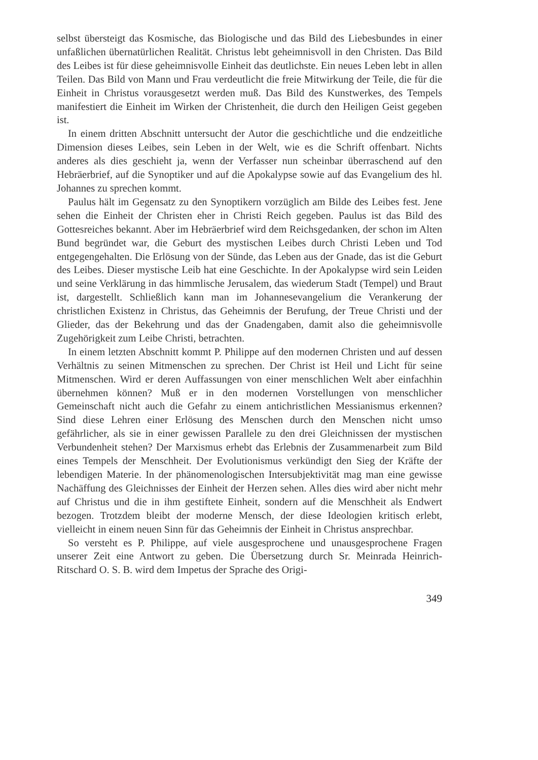selbst übersteigt das Kosmische, das Biologische und das Bild des Liebesbundes in einer unfaßlichen übernatürlichen Realität. Christus lebt geheimnisvoll in den Christen. Das Bild des Leibes ist für diese geheimnisvolle Einheit das deutlichste. Ein neues Leben lebt in allen Teilen. Das Bild von Mann und Frau verdeutlicht die freie Mitwirkung der Teile, die für die Einheit in Christus vorausgesetzt werden muß. Das Bild des Kunstwerkes, des Tempels manifestiert die Einheit im Wirken der Christenheit, die durch den Heiligen Geist gegeben ist.
In einem dritten Abschnitt untersucht der Autor die geschichtliche und die endzeitliche Dimension dieses Leibes, sein Leben in der Welt, wie es die Schrift offenbart. Nichts anderes als dies geschieht ja, wenn der Verfasser nun scheinbar überraschend auf den Hebräerbrief, auf die Synoptiker und auf die Apokalypse sowie auf das Evangelium des hl. Johannes zu sprechen kommt.
Paulus hält im Gegensatz zu den Synoptikern vorzüglich am Bilde des Leibes fest. Jene sehen die Einheit der Christen eher in Christi Reich gegeben. Paulus ist das Bild des Gottesreiches bekannt. Aber im Hebräerbrief wird dem Reichsgedanken, der schon im Alten Bund begründet war, die Geburt des mystischen Leibes durch Christi Leben und Tod entgegengehalten. Die Erlösung von der Sünde, das Leben aus der Gnade, das ist die Geburt des Leibes. Dieser mystische Leib hat eine Geschichte. In der Apokalypse wird sein Leiden und seine Verklärung in das himmlische Jerusalem, das wiederum Stadt (Tempel) und Braut ist, dargestellt. Schließlich kann man im Johannesevangelium die Verankerung der christlichen Existenz in Christus, das Geheimnis der Berufung, der Treue Christi und der Glieder, das der Bekehrung und das der Gnadengaben, damit also die geheimnisvolle Zugehörigkeit zum Leibe Christi, betrachten.
In einem letzten Abschnitt kommt P. Philippe auf den modernen Christen und auf dessen Verhältnis zu seinen Mitmenschen zu sprechen. Der Christ ist Heil und Licht für seine Mitmenschen. Wird er deren Auffassungen von einer menschlichen Welt aber einfachhin übernehmen können? Muß er in den modernen Vorstellungen von menschlicher Gemeinschaft nicht auch die Gefahr zu einem antichristlichen Messianismus erkennen? Sind diese Lehren einer Erlösung des Menschen durch den Menschen nicht umso gefährlicher, als sie in einer gewissen Parallele zu den drei Gleichnissen der mystischen Verbundenheit stehen? Der Marxismus erhebt das Erlebnis der Zusammenarbeit zum Bild eines Tempels der Menschheit. Der Evolutionismus verkündigt den Sieg der Kräfte der lebendigen Materie. In der phänomenologischen Intersubjektivität mag man eine gewisse Nachäffung des Gleichnisses der Einheit der Herzen sehen. Alles dies wird aber nicht mehr auf Christus und die in ihm gestiftete Einheit, sondern auf die Menschheit als Endwert bezogen. Trotzdem bleibt der moderne Mensch, der diese Ideologien kritisch erlebt, vielleicht in einem neuen Sinn für das Geheimnis der Einheit in Christus ansprechbar.
So versteht es P. Philippe, auf viele ausgesprochene und unausgesprochene Fragen unserer Zeit eine Antwort zu geben. Die Übersetzung durch Sr. Meinrada Heinrich-Ritschard O. S. B. wird dem Impetus der Sprache des Origi-
349